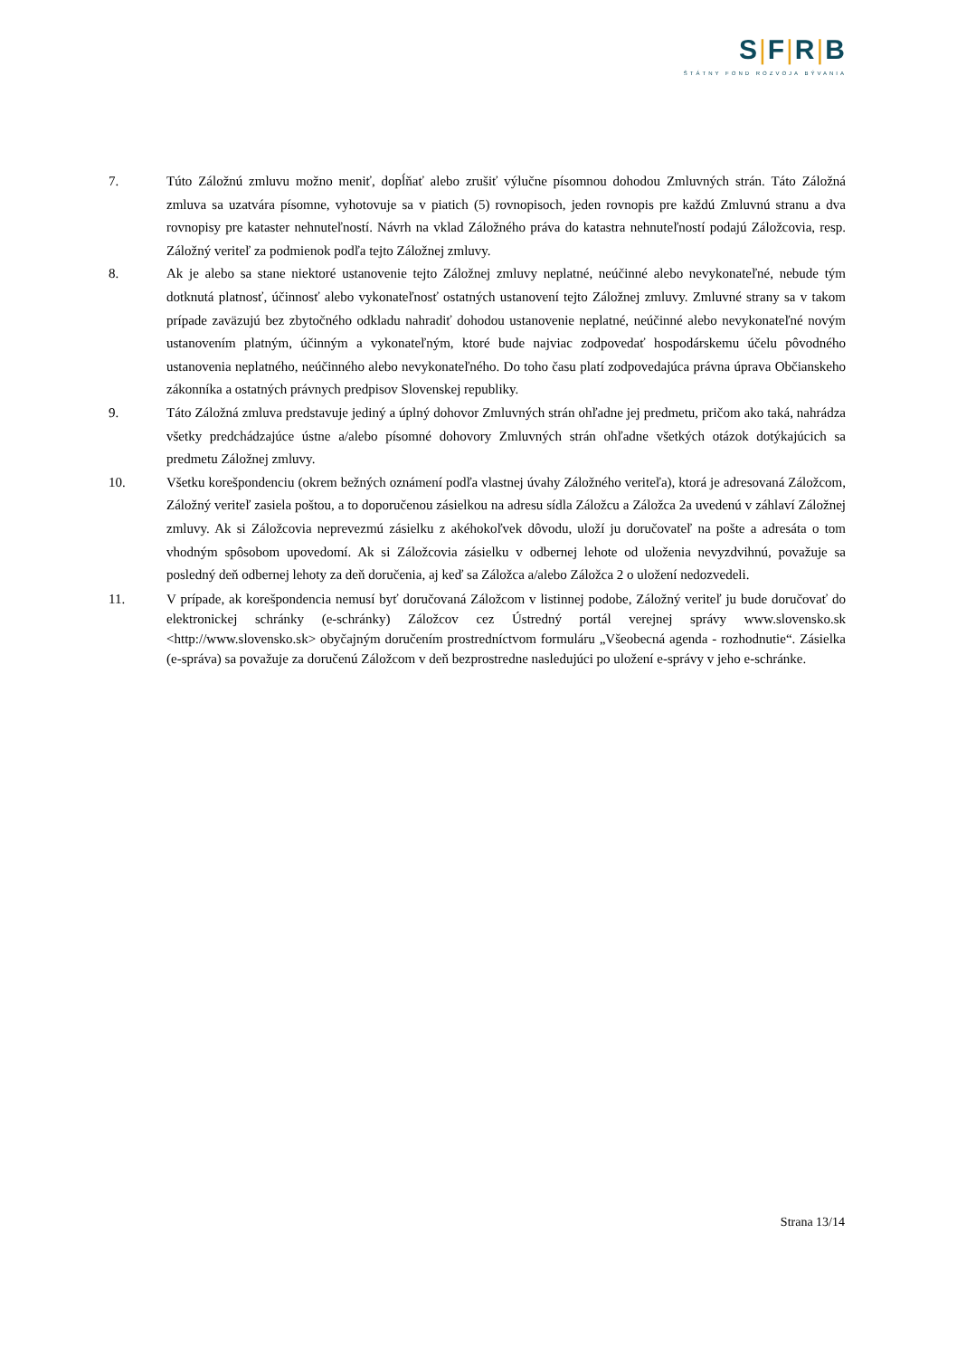S|F|R|B
ŠTÁTNY FOND ROZVOJA BÝVANIA
7. Túto Záložnú zmluvu možno meniť, dopĺňať alebo zrušiť výlučne písomnou dohodou Zmluvných strán. Táto Záložná zmluva sa uzatvára písomne, vyhotovuje sa v piatich (5) rovnopisoch, jeden rovnopis pre každú Zmluvnú stranu a dva rovnopisy pre kataster nehnuteľností. Návrh na vklad Záložného práva do katastra nehnuteľností podajú Záložcovia, resp. Záložný veriteľ za podmienok podľa tejto Záložnej zmluvy.
8. Ak je alebo sa stane niektoré ustanovenie tejto Záložnej zmluvy neplatné, neúčinné alebo nevykonateľné, nebude tým dotknutá platnosť, účinnosť alebo vykonateľnosť ostatných ustanovení tejto Záložnej zmluvy. Zmluvné strany sa v takom prípade zaväzujú bez zbytočného odkladu nahradiť dohodou ustanovenie neplatné, neúčinné alebo nevykonateľné novým ustanovením platným, účinným a vykonateľným, ktoré bude najviac zodpovedať hospodárskemu účelu pôvodného ustanovenia neplatného, neúčinného alebo nevykonateľného. Do toho času platí zodpovedajúca právna úprava Občianskeho zákonníka a ostatných právnych predpisov Slovenskej republiky.
9. Táto Záložná zmluva predstavuje jediný a úplný dohovor Zmluvných strán ohľadne jej predmetu, pričom ako taká, nahrádza všetky predchádzajúce ústne a/alebo písomné dohovory Zmluvných strán ohľadne všetkých otázok dotýkajúcich sa predmetu Záložnej zmluvy.
10. Všetku korešpondenciu (okrem bežných oznámení podľa vlastnej úvahy Záložného veriteľa), ktorá je adresovaná Záložcom, Záložný veriteľ zasiela poštou, a to doporučenou zásielkou na adresu sídla Záložcu a Záložca 2a uvedenú v záhlaví Záložnej zmluvy. Ak si Záložcovia neprevezmú zásielku z akéhokoľvek dôvodu, uloží ju doručovateľ na pošte a adresáta o tom vhodným spôsobom upovedomí. Ak si Záložcovia zásielku v odbernej lehote od uloženia nevyzdvihnú, považuje sa posledný deň odbernej lehoty za deň doručenia, aj keď sa Záložca a/alebo Záložca 2 o uložení nedozvedeli.
11. V prípade, ak korešpondencia nemusí byť doručovaná Záložcom v listinnej podobe, Záložný veriteľ ju bude doručovať do elektronickej schránky (e-schránky) Záložcov cez Ústredný portál verejnej správy www.slovensko.sk <http://www.slovensko.sk> obyčajným doručením prostredníctvom formuláru „Všeobecná agenda - rozhodnutie“. Zásielka (e-správa) sa považuje za doručenú Záložcom v deň bezprostredne nasledujúci po uložení e-správy v jeho e-schránke.
Strana 13/14